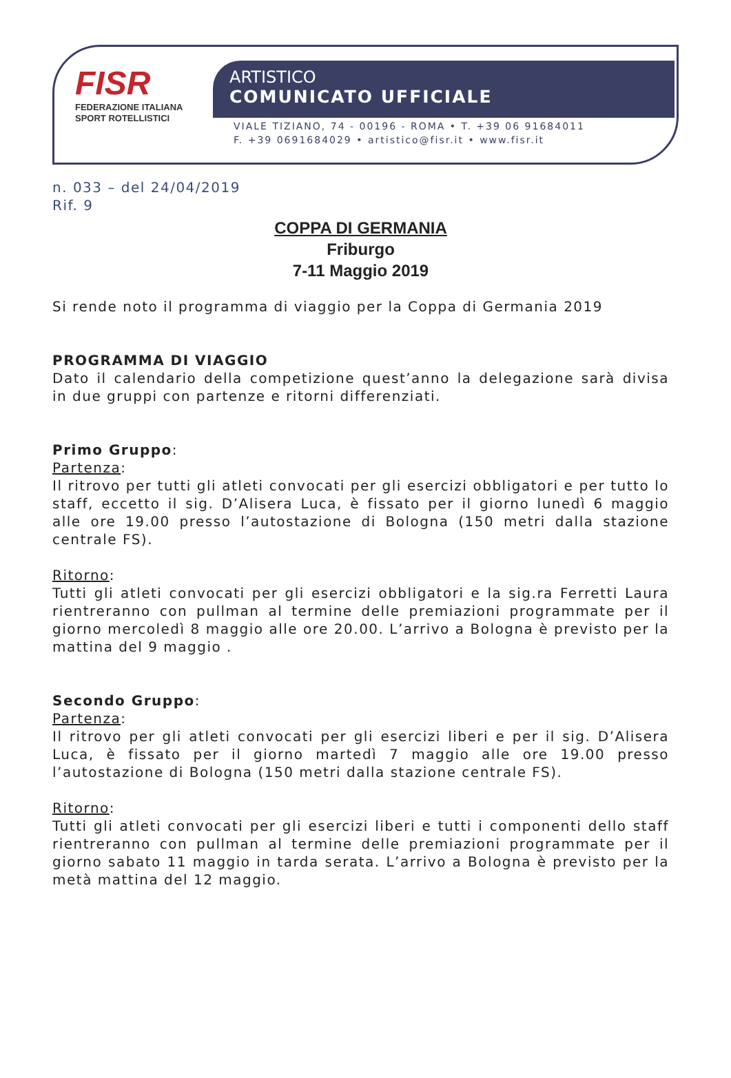FISR
FEDERAZIONE ITALIANA
SPORT ROTELLISTICI
ARTISTICO
COMUNICATO UFFICIALE
VIALE TIZIANO, 74 - 00196 - ROMA • T. +39 06 91684011
F. +39 0691684029 • artistico@fisr.it • www.fisr.it
n. 033 – del 24/04/2019
Rif. 9
COPPA DI GERMANIA
Friburgo
7-11 Maggio 2019
Si rende noto il programma di viaggio per la Coppa di Germania 2019
PROGRAMMA DI VIAGGIO
Dato il calendario della competizione quest’anno la delegazione sarà divisa in due gruppi con partenze e ritorni differenziati.
Primo Gruppo:
Partenza:
Il ritrovo per tutti gli atleti convocati per gli esercizi obbligatori e per tutto lo staff, eccetto il sig. D’Alisera Luca, è fissato per il giorno lunedì 6 maggio alle ore 19.00 presso l’autostazione di Bologna (150 metri dalla stazione centrale FS).
Ritorno:
Tutti gli atleti convocati per gli esercizi obbligatori e la sig.ra Ferretti Laura rientreranno con pullman al termine delle premiazioni programmate per il giorno mercoledì 8 maggio alle ore 20.00. L’arrivo a Bologna è previsto per la mattina del 9 maggio .
Secondo Gruppo:
Partenza:
Il ritrovo per gli atleti convocati per gli esercizi liberi e per il sig. D’Alisera Luca, è fissato per il giorno martedì 7 maggio alle ore 19.00 presso l’autostazione di Bologna (150 metri dalla stazione centrale FS).
Ritorno:
Tutti gli atleti convocati per gli esercizi liberi e tutti i componenti dello staff rientreranno con pullman al termine delle premiazioni programmate per il giorno sabato 11 maggio in tarda serata. L’arrivo a Bologna è previsto per la metà mattina del 12 maggio.